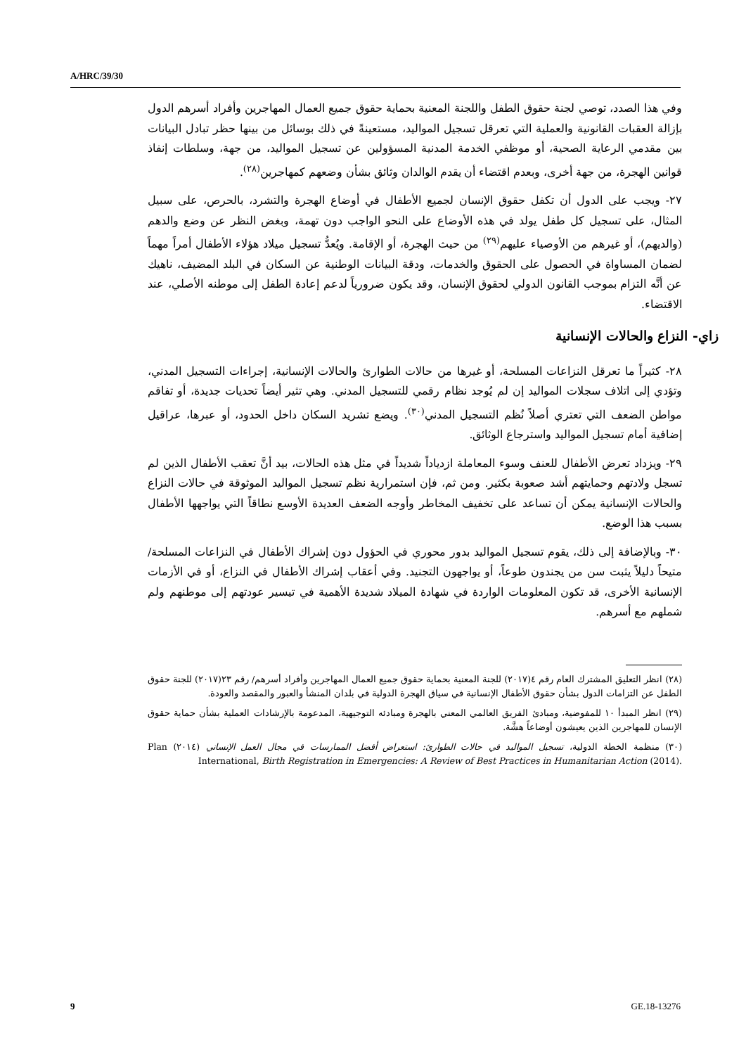A/HRC/39/30
وفي هذا الصدد، توصي لجنة حقوق الطفل واللجنة المعنية بحماية حقوق جميع العمال المهاجرين وأفراد أسرهم الدول بإزالة العقبات القانونية والعملية التي تعرقل تسجيل المواليد، مستعينةً في ذلك بوسائل من بينها حظر تبادل البيانات بين مقدمي الرعاية الصحية، أو موظفي الخدمة المدنية المسؤولين عن تسجيل المواليد، من جهة، وسلطات إنفاذ قوانين الهجرة، من جهة أخرى، وبعدم اقتضاء أن يقدم الوالدان وثائق بشأن وضعهم كمهاجرين<sup>(٢٨)</sup>.
٢٧- ويجب على الدول أن تكفل حقوق الإنسان لجميع الأطفال في أوضاع الهجرة والتشرد، بالحرص، على سبيل المثال، على تسجيل كل طفل يولد في هذه الأوضاع على النحو الواجب دون تهمة، وبغض النظر عن وضع والدهم (والديهم)، أو غيرهم من الأوصياء عليهم<sup>(٢٩)</sup> من حيث الهجرة، أو الإقامة. ويُعدُّ تسجيل ميلاد هؤلاء الأطفال أمراً مهماً لضمان المساواة في الحصول على الحقوق والخدمات، ودقة البيانات الوطنية عن السكان في البلد المضيف، ناهيك عن أنَّه التزام بموجب القانون الدولي لحقوق الإنسان، وقد يكون ضرورياً لدعم إعادة الطفل إلى موطنه الأصلي، عند الاقتضاء.
زاي- النزاع والحالات الإنسانية
٢٨- كثيراً ما تعرقل النزاعات المسلحة، أو غيرها من حالات الطوارئ والحالات الإنسانية، إجراءات التسجيل المدني، وتؤدي إلى اتلاف سجلات المواليد إن لم يُوجد نظام رقمي للتسجيل المدني. وهي تثير أيضاً تحديات جديدة، أو تفاقم مواطن الضعف التي تعتري أصلاً نُظم التسجيل المدني<sup>(٣٠)</sup>. ويضع تشريد السكان داخل الحدود، أو عبرها، عراقيل إضافية أمام تسجيل المواليد واسترجاع الوثائق.
٢٩- ويزداد تعرض الأطفال للعنف وسوء المعاملة ازدياداً شديداً في مثل هذه الحالات، بيد أنَّ تعقب الأطفال الذين لم تسجل ولادتهم وحمايتهم أشد صعوبة بكثير. ومن ثم، فإن استمرارية نظم تسجيل المواليد الموثوقة في حالات النزاع والحالات الإنسانية يمكن أن تساعد على تخفيف المخاطر وأوجه الضعف العديدة الأوسع نطاقاً التي يواجهها الأطفال بسبب هذا الوضع.
٣٠- وبالإضافة إلى ذلك، يقوم تسجيل المواليد بدور محوري في الحؤول دون إشراك الأطفال في النزاعات المسلحة/متيحاً دليلاً يثبت سن من يجندون طوعاً، أو يواجهون التجنيد. وفي أعقاب إشراك الأطفال في النزاع، أو في الأزمات الإنسانية الأخرى، قد تكون المعلومات الواردة في شهادة الميلاد شديدة الأهمية في تيسير عودتهم إلى موطنهم ولم شملهم مع أسرهم.
(٢٨) انظر التعليق المشترك العام رقم ٤(٢٠١٧) للجنة المعنية بحماية حقوق جميع العمال المهاجرين وأفراد أسرهم/ رقم ٢٣(٢٠١٧) للجنة حقوق الطفل عن التزامات الدول بشأن حقوق الأطفال الإنسانية في سياق الهجرة الدولية في بلدان المنشأ والعبور والمقصد والعودة.
(٢٩) انظر المبدأ ١٠ للمفوضية، ومبادئ الفريق العالمي المعني بالهجرة ومبادئه التوجيهية، المدعومة بالإرشادات العملية بشأن حماية حقوق الإنسان للمهاجرين الذين يعيشون أوضاعاً هشَّة.
(٣٠) منظمة الخطة الدولية، تسجيل المواليد في حالات الطوارئ: استعراض أفضل الممارسات في مجال العمل الإنساني (٢٠١٤) Plan International, Birth Registration in Emergencies: A Review of Best Practices in Humanitarian Action (2014).
9 GE.18-13276